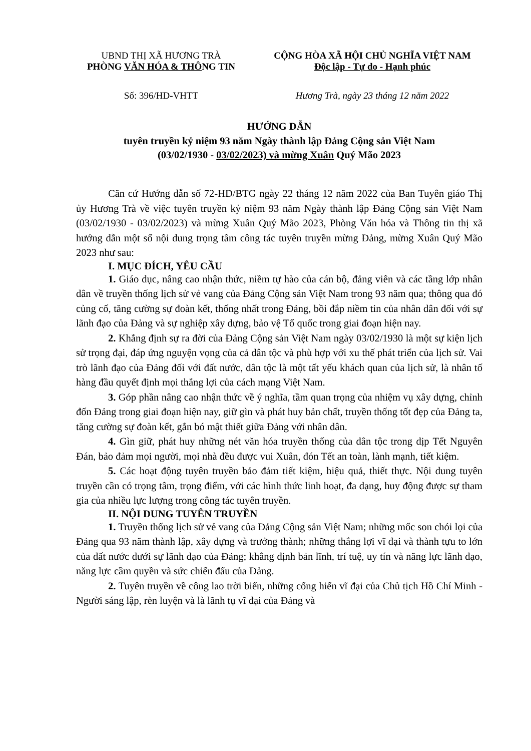UBND THỊ XÃ HƯƠNG TRÀ
PHÒNG VĂN HÓA & THÔNG TIN
CỘNG HÒA XÃ HỘI CHỦ NGHĨA VIỆT NAM
Độc lập - Tự do - Hạnh phúc
Số: 396/HD-VHTT Hương Trà, ngày 23 tháng 12 năm 2022
HƯỚNG DẪN
tuyên truyền kỷ niệm 93 năm Ngày thành lập Đảng Cộng sản Việt Nam
(03/02/1930 - 03/02/2023) và mừng Xuân Quý Mão 2023
Căn cứ Hướng dẫn số 72-HD/BTG ngày 22 tháng 12 năm 2022 của Ban Tuyên giáo Thị ủy Hương Trà về việc tuyên truyền kỷ niệm 93 năm Ngày thành lập Đảng Cộng sản Việt Nam (03/02/1930 - 03/02/2023) và mừng Xuân Quý Mão 2023, Phòng Văn hóa và Thông tin thị xã hướng dẫn một số nội dung trọng tâm công tác tuyên truyền mừng Đảng, mừng Xuân Quý Mão 2023 như sau:
I. MỤC ĐÍCH, YÊU CẦU
1. Giáo dục, nâng cao nhận thức, niềm tự hào của cán bộ, đảng viên và các tầng lớp nhân dân về truyền thống lịch sử vẻ vang của Đảng Cộng sản Việt Nam trong 93 năm qua; thông qua đó củng cố, tăng cường sự đoàn kết, thống nhất trong Đảng, bồi đắp niềm tin của nhân dân đối với sự lãnh đạo của Đảng và sự nghiệp xây dựng, bảo vệ Tổ quốc trong giai đoạn hiện nay.
2. Khẳng định sự ra đời của Đảng Cộng sản Việt Nam ngày 03/02/1930 là một sự kiện lịch sử trọng đại, đáp ứng nguyện vọng của cả dân tộc và phù hợp với xu thế phát triển của lịch sử. Vai trò lãnh đạo của Đảng đối với đất nước, dân tộc là một tất yếu khách quan của lịch sử, là nhân tố hàng đầu quyết định mọi thắng lợi của cách mạng Việt Nam.
3. Góp phần nâng cao nhận thức về ý nghĩa, tầm quan trọng của nhiệm vụ xây dựng, chỉnh đốn Đảng trong giai đoạn hiện nay, giữ gìn và phát huy bản chất, truyền thống tốt đẹp của Đảng ta, tăng cường sự đoàn kết, gắn bó mật thiết giữa Đảng với nhân dân.
4. Gìn giữ, phát huy những nét văn hóa truyền thống của dân tộc trong dịp Tết Nguyên Đán, bảo đảm mọi người, mọi nhà đều được vui Xuân, đón Tết an toàn, lành mạnh, tiết kiệm.
5. Các hoạt động tuyên truyền bảo đảm tiết kiệm, hiệu quả, thiết thực. Nội dung tuyên truyền cần có trọng tâm, trọng điểm, với các hình thức linh hoạt, đa dạng, huy động được sự tham gia của nhiều lực lượng trong công tác tuyên truyền.
II. NỘI DUNG TUYÊN TRUYỀN
1. Truyền thống lịch sử vẻ vang của Đảng Cộng sản Việt Nam; những mốc son chói lọi của Đảng qua 93 năm thành lập, xây dựng và trưởng thành; những thắng lợi vĩ đại và thành tựu to lớn của đất nước dưới sự lãnh đạo của Đảng; khẳng định bản lĩnh, trí tuệ, uy tín và năng lực lãnh đạo, năng lực cầm quyền và sức chiến đấu của Đảng.
2. Tuyên truyền về công lao trời biển, những cống hiến vĩ đại của Chủ tịch Hồ Chí Minh - Người sáng lập, rèn luyện và là lãnh tụ vĩ đại của Đảng và